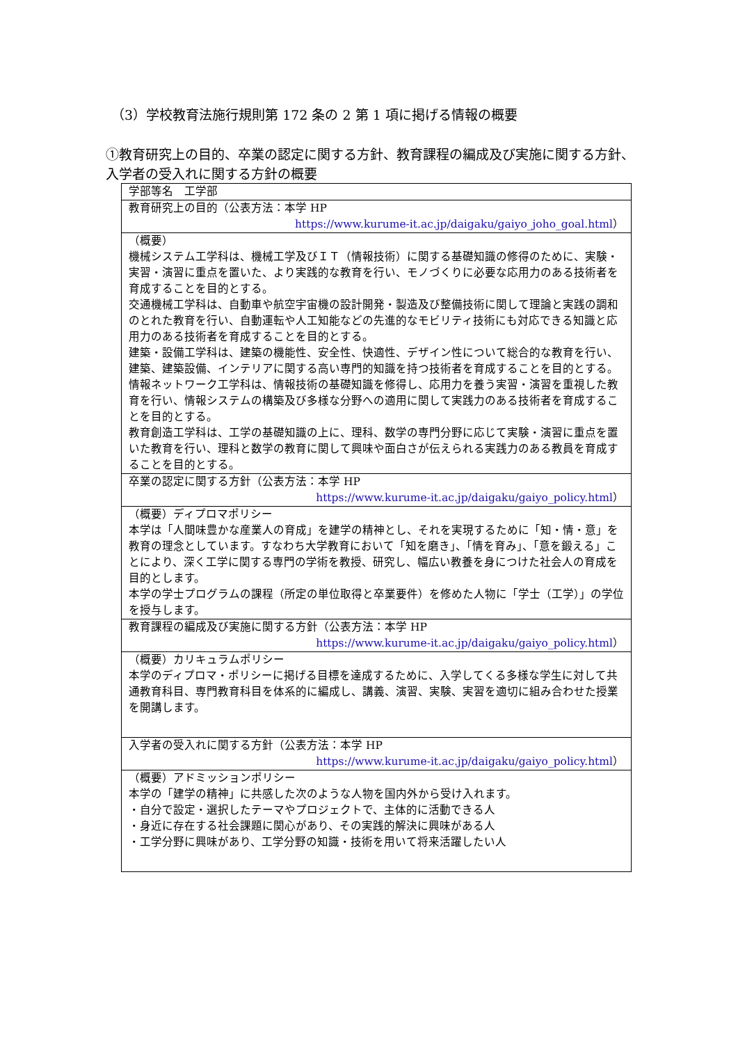（3）学校教育法施行規則第 172 条の 2 第 1 項に掲げる情報の概要
①教育研究上の目的、卒業の認定に関する方針、教育課程の編成及び実施に関する方針、入学者の受入れに関する方針の概要
| 学部等名 工学部 |
| 教育研究上の目的（公表方法：本学 HP https://www.kurume-it.ac.jp/daigaku/gaiyo_joho_goal.html ） |
| （概要） 機械システム工学科は、機械工学及びＩＴ（情報技術）に関する基礎知識の修得のために、実験・実習・演習に重点を置いた、より実践的な教育を行い、モノづくりに必要な応用力のある技術者を育成することを目的とする。 交通機械工学科は、自動車や航空宇宙機の設計開発・製造及び整備技術に関して理論と実践の調和のとれた教育を行い、自動運転や人工知能などの先進的なモビリティ技術にも対応できる知識と応用力のある技術者を育成することを目的とする。 建築・設備工学科は、建築の機能性、安全性、快適性、デザイン性について総合的な教育を行い、建築、建築設備、インテリアに関する高い専門的知識を持つ技術者を育成することを目的とする。 情報ネットワーク工学科は、情報技術の基礎知識を修得し、応用力を養う実習・演習を重視した教育を行い、情報システムの構築及び多様な分野への適用に関して実践力のある技術者を育成することを目的とする。 教育創造工学科は、工学の基礎知識の上に、理科、数学の専門分野に応じて実験・演習に重点を置いた教育を行い、理科と数学の教育に関して興味や面白さが伝えられる実践力のある教員を育成することを目的とする。 |
| 卒業の認定に関する方針（公表方法：本学 HP https://www.kurume-it.ac.jp/daigaku/gaiyo_policy.html ） |
| （概要）ディプロマポリシー 本学は「人間味豊かな産業人の育成」を建学の精神とし、それを実現するために「知・情・意」を教育の理念としています。すなわち大学教育において「知を磨き」、「情を育み」、「意を鍛える」ことにより、深く工学に関する専門の学術を教授、研究し、幅広い教養を身につけた社会人の育成を目的とします。 本学の学士プログラムの課程（所定の単位取得と卒業要件）を修めた人物に「学士（工学）」の学位を授与します。 |
| 教育課程の編成及び実施に関する方針（公表方法：本学 HP https://www.kurume-it.ac.jp/daigaku/gaiyo_policy.html ） |
| （概要）カリキュラムポリシー 本学のディプロマ・ポリシーに掲げる目標を達成するために、入学してくる多様な学生に対して共通教育科目、専門教育科目を体系的に編成し、講義、演習、実験、実習を適切に組み合わせた授業を開講します。 |
| 入学者の受入れに関する方針（公表方法：本学 HP https://www.kurume-it.ac.jp/daigaku/gaiyo_policy.html ） |
| （概要）アドミッションポリシー 本学の「建学の精神」に共感した次のような人物を国内外から受け入れます。 ・自分で設定・選択したテーマやプロジェクトで、主体的に活動できる人 ・身近に存在する社会課題に関心があり、その実践的解決に興味がある人 ・工学分野に興味があり、工学分野の知識・技術を用いて将来活躍したい人 |